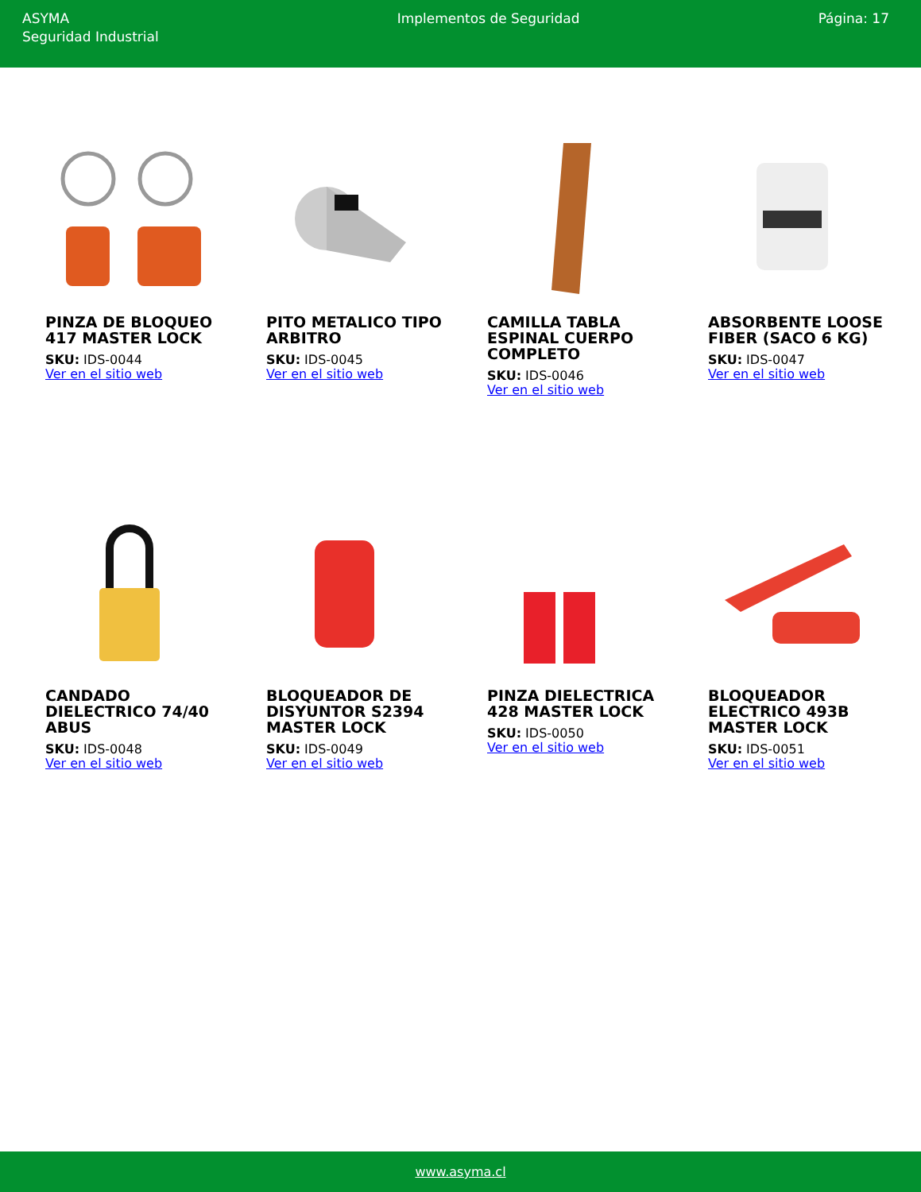ASYMA
Seguridad Industrial
Implementos de Seguridad Página: 17
PINZA DE BLOQUEO 417 MASTER LOCK
SKU: IDS-0044
Ver en el sitio web
PITO METALICO TIPO ARBITRO
SKU: IDS-0045
Ver en el sitio web
CAMILLA TABLA ESPINAL CUERPO COMPLETO
SKU: IDS-0046
Ver en el sitio web
ABSORBENTE LOOSE FIBER (SACO 6 KG)
SKU: IDS-0047
Ver en el sitio web
CANDADO DIELECTRICO 74/40 ABUS
SKU: IDS-0048
Ver en el sitio web
BLOQUEADOR DE DISYUNTOR S2394 MASTER LOCK
SKU: IDS-0049
Ver en el sitio web
PINZA DIELECTRICA 428 MASTER LOCK
SKU: IDS-0050
Ver en el sitio web
BLOQUEADOR ELECTRICO 493B MASTER LOCK
SKU: IDS-0051
Ver en el sitio web
www.asyma.cl